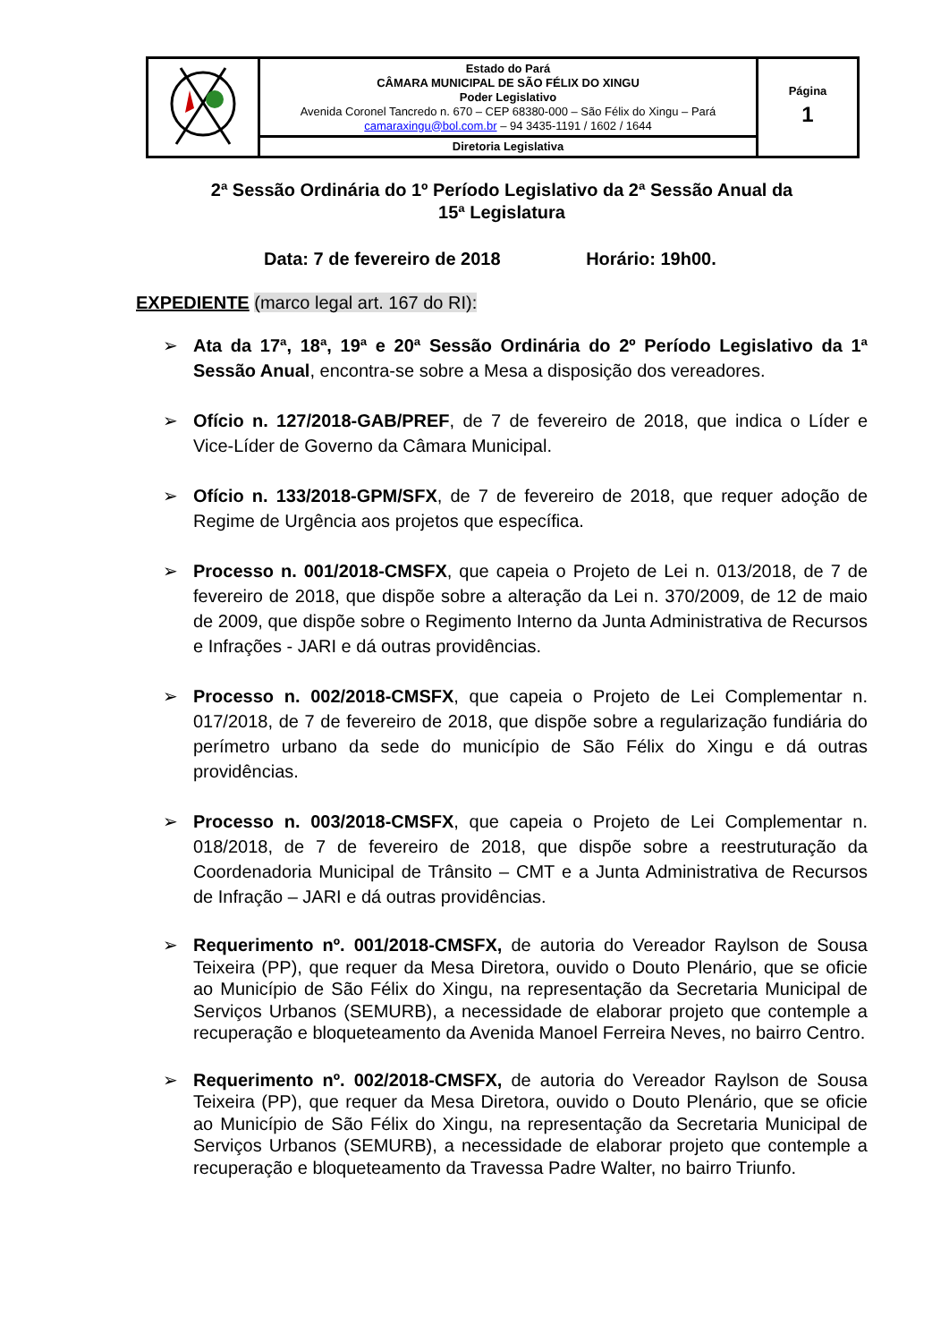| | Estado do Pará CÂMARA MUNICIPAL DE SÃO FÉLIX DO XINGU Poder Legislativo Avenida Coronel Tancredo n. 670 – CEP 68380-000 – São Félix do Xingu – Pará camaraxingu@bol.com.br – 94 3435-1191 / 1602 / 1644 | Página 1 |
| | Diretoria Legislativa | |
2ª Sessão Ordinária do 1º Período Legislativo da 2ª Sessão Anual da
15ª Legislatura
Data: 7 de fevereiro de 2018 Horário: 19h00.
EXPEDIENTE (marco legal art. 167 do RI):
➢ Ata da 17ª, 18ª, 19ª e 20ª Sessão Ordinária do 2º Período Legislativo da 1ª Sessão Anual, encontra-se sobre a Mesa a disposição dos vereadores.
➢ Ofício n. 127/2018-GAB/PREF, de 7 de fevereiro de 2018, que indica o Líder e Vice-Líder de Governo da Câmara Municipal.
➢ Ofício n. 133/2018-GPM/SFX, de 7 de fevereiro de 2018, que requer adoção de Regime de Urgência aos projetos que específica.
➢ Processo n. 001/2018-CMSFX, que capeia o Projeto de Lei n. 013/2018, de 7 de fevereiro de 2018, que dispõe sobre a alteração da Lei n. 370/2009, de 12 de maio de 2009, que dispõe sobre o Regimento Interno da Junta Administrativa de Recursos e Infrações - JARI e dá outras providências.
➢ Processo n. 002/2018-CMSFX, que capeia o Projeto de Lei Complementar n. 017/2018, de 7 de fevereiro de 2018, que dispõe sobre a regularização fundiária do perímetro urbano da sede do município de São Félix do Xingu e dá outras providências.
➢ Processo n. 003/2018-CMSFX, que capeia o Projeto de Lei Complementar n. 018/2018, de 7 de fevereiro de 2018, que dispõe sobre a reestruturação da Coordenadoria Municipal de Trânsito – CMT e a Junta Administrativa de Recursos de Infração – JARI e dá outras providências.
➢ Requerimento nº. 001/2018-CMSFX, de autoria do Vereador Raylson de Sousa Teixeira (PP), que requer da Mesa Diretora, ouvido o Douto Plenário, que se oficie ao Município de São Félix do Xingu, na representação da Secretaria Municipal de Serviços Urbanos (SEMURB), a necessidade de elaborar projeto que contemple a recuperação e bloqueteamento da Avenida Manoel Ferreira Neves, no bairro Centro.
➢ Requerimento nº. 002/2018-CMSFX, de autoria do Vereador Raylson de Sousa Teixeira (PP), que requer da Mesa Diretora, ouvido o Douto Plenário, que se oficie ao Município de São Félix do Xingu, na representação da Secretaria Municipal de Serviços Urbanos (SEMURB), a necessidade de elaborar projeto que contemple a recuperação e bloqueteamento da Travessa Padre Walter, no bairro Triunfo.